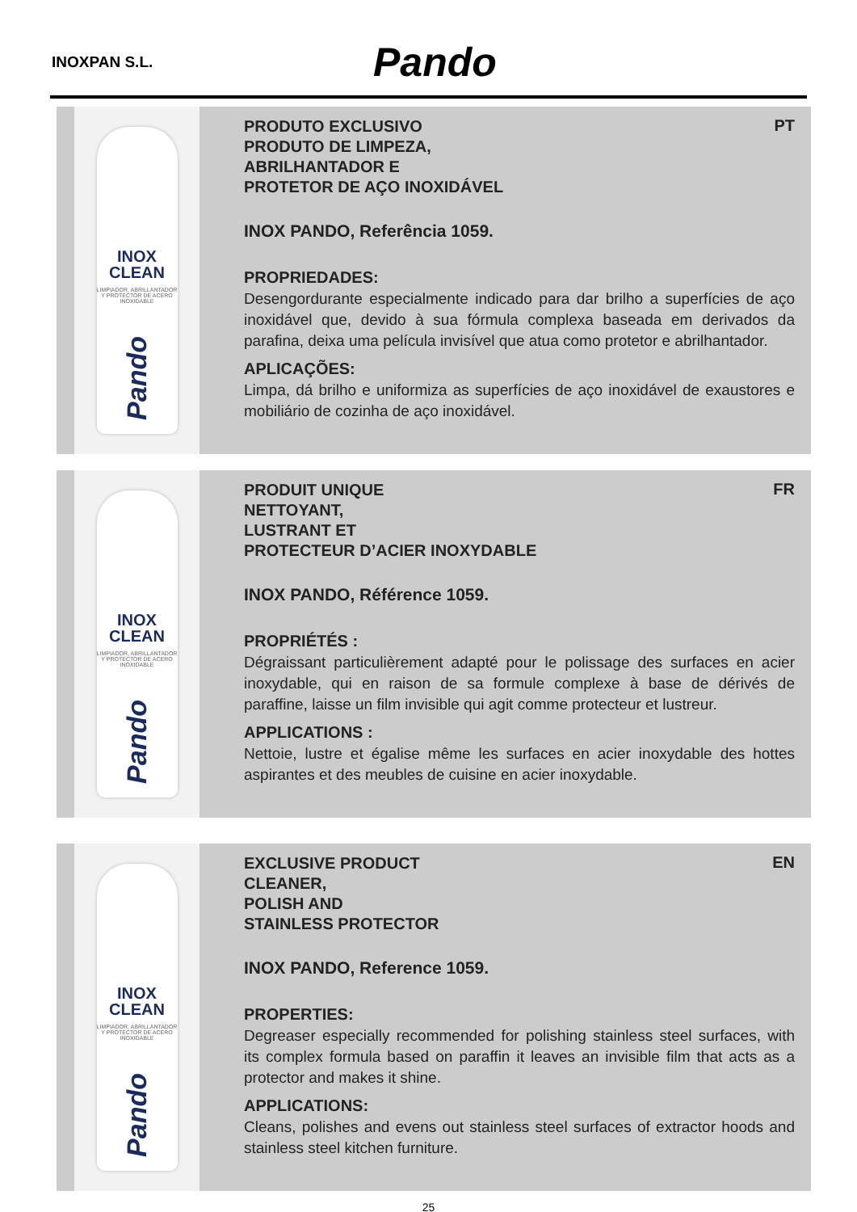INOXPAN S.L. Pando
INOX
CLEAN
LIMPIADOR, ABRILLANTADOR Y PROTECTOR DE ACERO INOXIDABLE
Pando
PT
PRODUTO EXCLUSIVO
PRODUTO DE LIMPEZA,
ABRILHANTADOR E
PROTETOR DE AÇO INOXIDÁVEL
INOX PANDO, Referência 1059.
PROPRIEDADES:
Desengordurante especialmente indicado para dar brilho a superfícies de aço inoxidável que, devido à sua fórmula complexa baseada em derivados da parafina, deixa uma película invisível que atua como protetor e abrilhantador.
APLICAÇÕES:
Limpa, dá brilho e uniformiza as superfícies de aço inoxidável de exaustores e mobiliário de cozinha de aço inoxidável.
INOX
CLEAN
LIMPIADOR, ABRILLANTADOR Y PROTECTOR DE ACERO INOXIDABLE
Pando
FR
PRODUIT UNIQUE
NETTOYANT,
LUSTRANT ET
PROTECTEUR D’ACIER INOXYDABLE
INOX PANDO, Référence 1059.
PROPRIÉTÉS :
Dégraissant particulièrement adapté pour le polissage des surfaces en acier inoxydable, qui en raison de sa formule complexe à base de dérivés de paraffine, laisse un film invisible qui agit comme protecteur et lustreur.
APPLICATIONS :
Nettoie, lustre et égalise même les surfaces en acier inoxydable des hottes aspirantes et des meubles de cuisine en acier inoxydable.
INOX
CLEAN
LIMPIADOR, ABRILLANTADOR Y PROTECTOR DE ACERO INOXIDABLE
Pando
EN
EXCLUSIVE PRODUCT
CLEANER,
POLISH AND
STAINLESS PROTECTOR
INOX PANDO, Reference 1059.
PROPERTIES:
Degreaser especially recommended for polishing stainless steel surfaces, with its complex formula based on paraffin it leaves an invisible film that acts as a protector and makes it shine.
APPLICATIONS:
Cleans, polishes and evens out stainless steel surfaces of extractor hoods and stainless steel kitchen furniture.
25